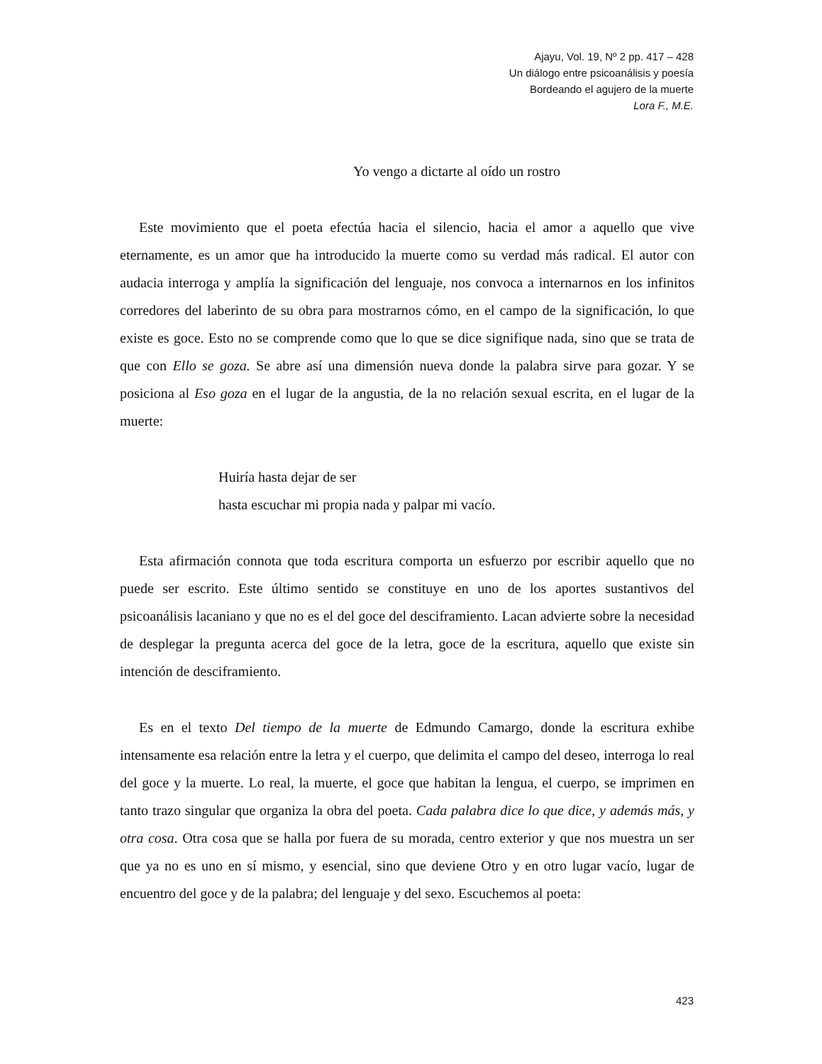Ajayu, Vol. 19, Nº 2 pp. 417 – 428
Un diálogo entre psicoanálisis y poesía
Bordeando el agujero de la muerte
Lora F., M.E.
Yo vengo a dictarte al oído un rostro
Este movimiento que el poeta efectúa hacia el silencio, hacia el amor a aquello que vive eternamente, es un amor que ha introducido la muerte como su verdad más radical. El autor con audacia interroga y amplía la significación del lenguaje, nos convoca a internarnos en los infinitos corredores del laberinto de su obra para mostrarnos cómo, en el campo de la significación, lo que existe es goce. Esto no se comprende como que lo que se dice signifique nada, sino que se trata de que con Ello se goza. Se abre así una dimensión nueva donde la palabra sirve para gozar. Y se posiciona al Eso goza en el lugar de la angustia, de la no relación sexual escrita, en el lugar de la muerte:
Huiría hasta dejar de ser
hasta escuchar mi propia nada y palpar mi vacío.
Esta afirmación connota que toda escritura comporta un esfuerzo por escribir aquello que no puede ser escrito. Este último sentido se constituye en uno de los aportes sustantivos del psicoanálisis lacaniano y que no es el del goce del desciframiento. Lacan advierte sobre la necesidad de desplegar la pregunta acerca del goce de la letra, goce de la escritura, aquello que existe sin intención de desciframiento.
Es en el texto Del tiempo de la muerte de Edmundo Camargo, donde la escritura exhibe intensamente esa relación entre la letra y el cuerpo, que delimita el campo del deseo, interroga lo real del goce y la muerte. Lo real, la muerte, el goce que habitan la lengua, el cuerpo, se imprimen en tanto trazo singular que organiza la obra del poeta. Cada palabra dice lo que dice, y además más, y otra cosa. Otra cosa que se halla por fuera de su morada, centro exterior y que nos muestra un ser que ya no es uno en sí mismo, y esencial, sino que deviene Otro y en otro lugar vacío, lugar de encuentro del goce y de la palabra; del lenguaje y del sexo. Escuchemos al poeta:
423